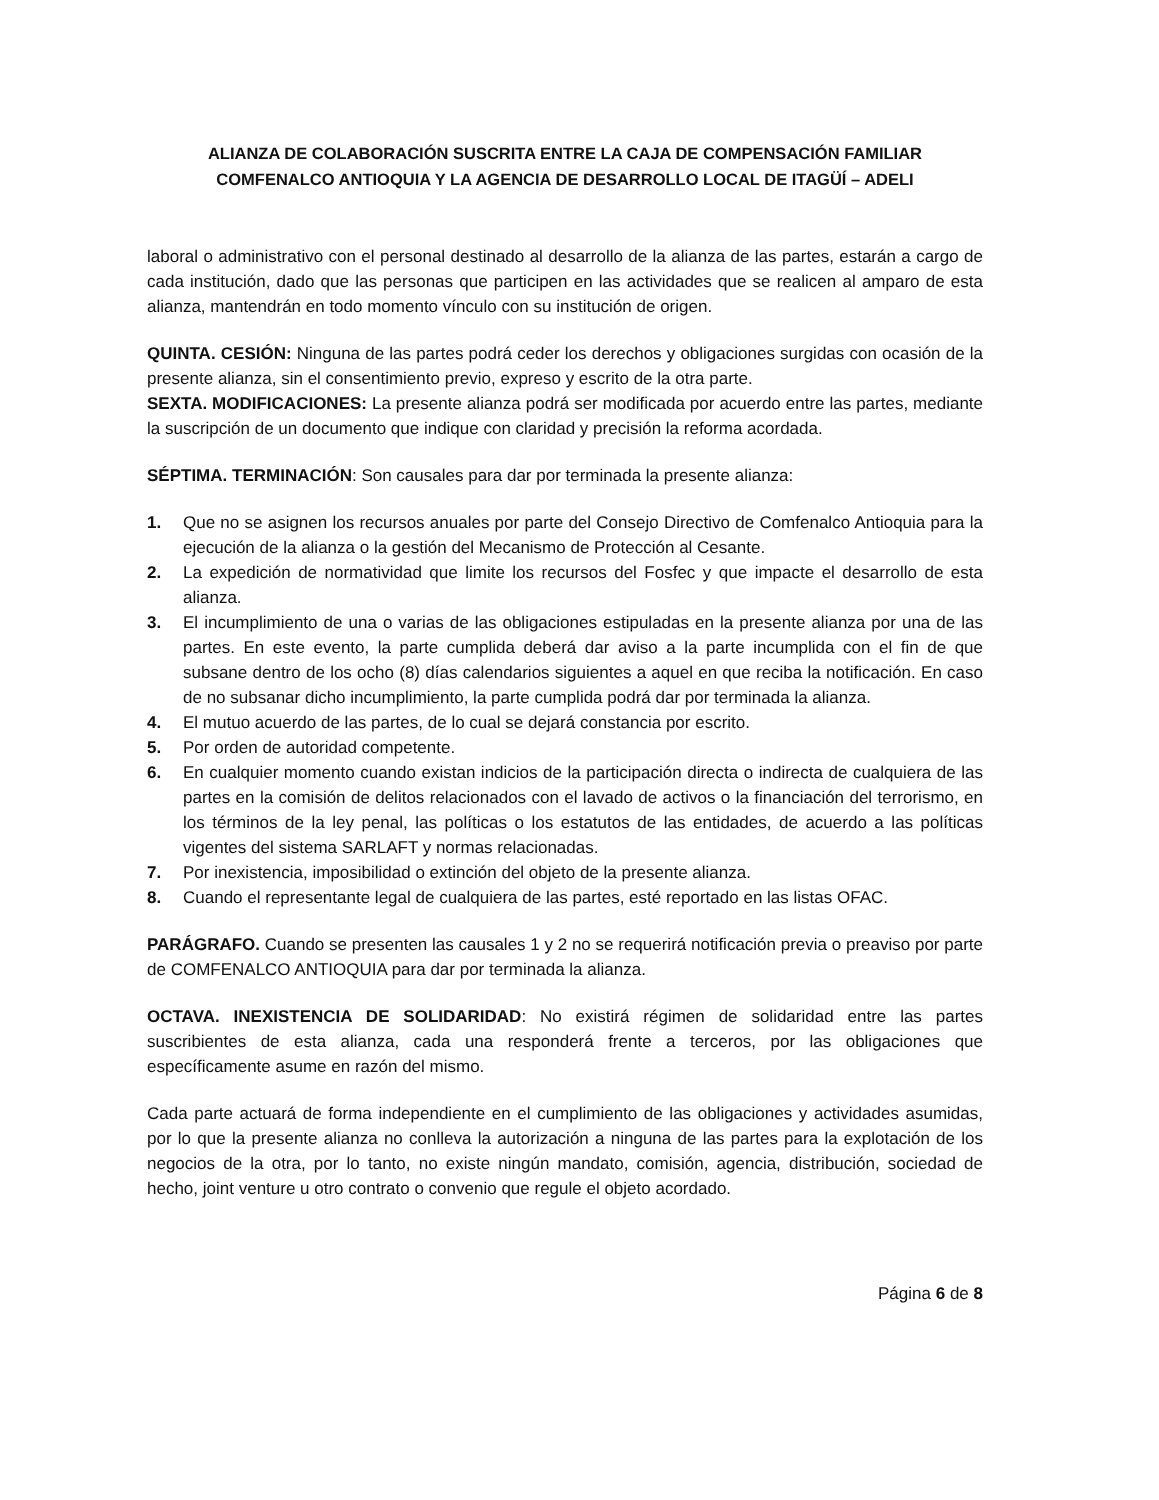ALIANZA DE COLABORACIÓN SUSCRITA ENTRE LA CAJA DE COMPENSACIÓN FAMILIAR COMFENALCO ANTIOQUIA Y LA AGENCIA DE DESARROLLO LOCAL DE ITAGÜÍ – ADELI
laboral o administrativo con el personal destinado al desarrollo de la alianza de las partes, estarán a cargo de cada institución, dado que las personas que participen en las actividades que se realicen al amparo de esta alianza, mantendrán en todo momento vínculo con su institución de origen.
QUINTA. CESIÓN: Ninguna de las partes podrá ceder los derechos y obligaciones surgidas con ocasión de la presente alianza, sin el consentimiento previo, expreso y escrito de la otra parte.
SEXTA. MODIFICACIONES: La presente alianza podrá ser modificada por acuerdo entre las partes, mediante la suscripción de un documento que indique con claridad y precisión la reforma acordada.
SÉPTIMA. TERMINACIÓN: Son causales para dar por terminada la presente alianza:
1. Que no se asignen los recursos anuales por parte del Consejo Directivo de Comfenalco Antioquia para la ejecución de la alianza o la gestión del Mecanismo de Protección al Cesante.
2. La expedición de normatividad que limite los recursos del Fosfec y que impacte el desarrollo de esta alianza.
3. El incumplimiento de una o varias de las obligaciones estipuladas en la presente alianza por una de las partes. En este evento, la parte cumplida deberá dar aviso a la parte incumplida con el fin de que subsane dentro de los ocho (8) días calendarios siguientes a aquel en que reciba la notificación. En caso de no subsanar dicho incumplimiento, la parte cumplida podrá dar por terminada la alianza.
4. El mutuo acuerdo de las partes, de lo cual se dejará constancia por escrito.
5. Por orden de autoridad competente.
6. En cualquier momento cuando existan indicios de la participación directa o indirecta de cualquiera de las partes en la comisión de delitos relacionados con el lavado de activos o la financiación del terrorismo, en los términos de la ley penal, las políticas o los estatutos de las entidades, de acuerdo a las políticas vigentes del sistema SARLAFT y normas relacionadas.
7. Por inexistencia, imposibilidad o extinción del objeto de la presente alianza.
8. Cuando el representante legal de cualquiera de las partes, esté reportado en las listas OFAC.
PARÁGRAFO. Cuando se presenten las causales 1 y 2 no se requerirá notificación previa o preaviso por parte de COMFENALCO ANTIOQUIA para dar por terminada la alianza.
OCTAVA. INEXISTENCIA DE SOLIDARIDAD: No existirá régimen de solidaridad entre las partes suscribientes de esta alianza, cada una responderá frente a terceros, por las obligaciones que específicamente asume en razón del mismo.
Cada parte actuará de forma independiente en el cumplimiento de las obligaciones y actividades asumidas, por lo que la presente alianza no conlleva la autorización a ninguna de las partes para la explotación de los negocios de la otra, por lo tanto, no existe ningún mandato, comisión, agencia, distribución, sociedad de hecho, joint venture u otro contrato o convenio que regule el objeto acordado.
Página 6 de 8